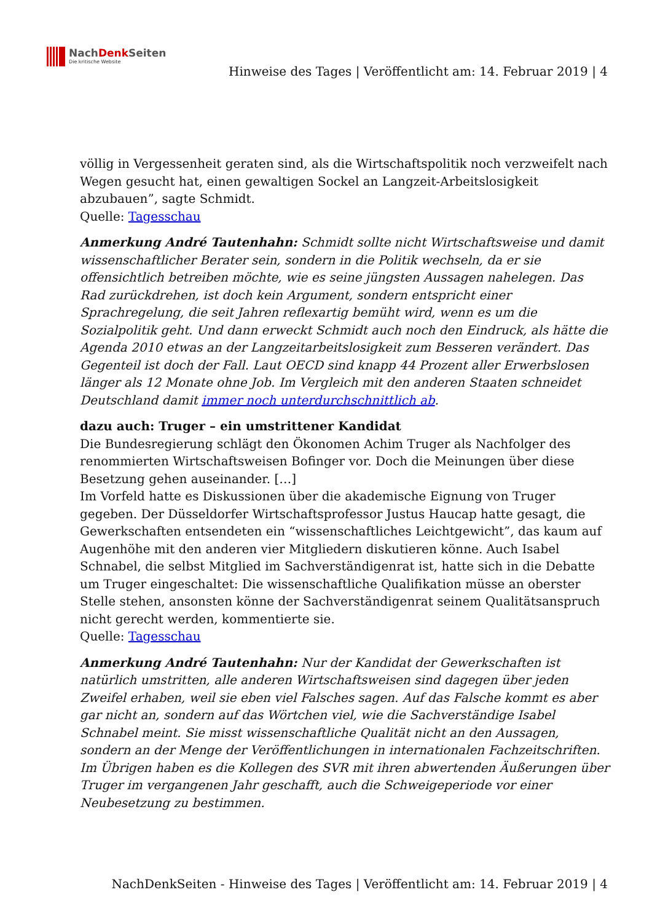NachDenk Seiten
Die kritische Website
Hinweise des Tages | Veröffentlicht am: 14. Februar 2019 | 4
völlig in Vergessenheit geraten sind, als die Wirtschaftspolitik noch verzweifelt nach Wegen gesucht hat, einen gewaltigen Sockel an Langzeit-Arbeitslosigkeit abzubauen”, sagte Schmidt.
Quelle: Tagesschau
Anmerkung André Tautenhahn: Schmidt sollte nicht Wirtschaftsweise und damit wissenschaftlicher Berater sein, sondern in die Politik wechseln, da er sie offensichtlich betreiben möchte, wie es seine jüngsten Aussagen nahelegen. Das Rad zurückdrehen, ist doch kein Argument, sondern entspricht einer Sprachregelung, die seit Jahren reflexartig bemüht wird, wenn es um die Sozialpolitik geht. Und dann erweckt Schmidt auch noch den Eindruck, als hätte die Agenda 2010 etwas an der Langzeitarbeitslosigkeit zum Besseren verändert. Das Gegenteil ist doch der Fall. Laut OECD sind knapp 44 Prozent aller Erwerbslosen länger als 12 Monate ohne Job. Im Vergleich mit den anderen Staaten schneidet Deutschland damit immer noch unterdurchschnittlich ab.
dazu auch: Truger – ein umstrittener Kandidat
Die Bundesregierung schlägt den Ökonomen Achim Truger als Nachfolger des renommierten Wirtschaftsweisen Bofinger vor. Doch die Meinungen über diese Besetzung gehen auseinander. […]
Im Vorfeld hatte es Diskussionen über die akademische Eignung von Truger gegeben. Der Düsseldorfer Wirtschaftsprofessor Justus Haucap hatte gesagt, die Gewerkschaften entsendeten ein “wissenschaftliches Leichtgewicht”, das kaum auf Augenhöhe mit den anderen vier Mitgliedern diskutieren könne. Auch Isabel Schnabel, die selbst Mitglied im Sachverständigenrat ist, hatte sich in die Debatte um Truger eingeschaltet: Die wissenschaftliche Qualifikation müsse an oberster Stelle stehen, ansonsten könne der Sachverständigenrat seinem Qualitätsanspruch nicht gerecht werden, kommentierte sie.
Quelle: Tagesschau
Anmerkung André Tautenhahn: Nur der Kandidat der Gewerkschaften ist natürlich umstritten, alle anderen Wirtschaftsweisen sind dagegen über jeden Zweifel erhaben, weil sie eben viel Falsches sagen. Auf das Falsche kommt es aber gar nicht an, sondern auf das Wörtchen viel, wie die Sachverständige Isabel Schnabel meint. Sie misst wissenschaftliche Qualität nicht an den Aussagen, sondern an der Menge der Veröffentlichungen in internationalen Fachzeitschriften. Im Übrigen haben es die Kollegen des SVR mit ihren abwertenden Äußerungen über Truger im vergangenen Jahr geschafft, auch die Schweigeperiode vor einer Neubesetzung zu bestimmen.
NachDenkSeiten - Hinweise des Tages | Veröffentlicht am: 14. Februar 2019 | 4